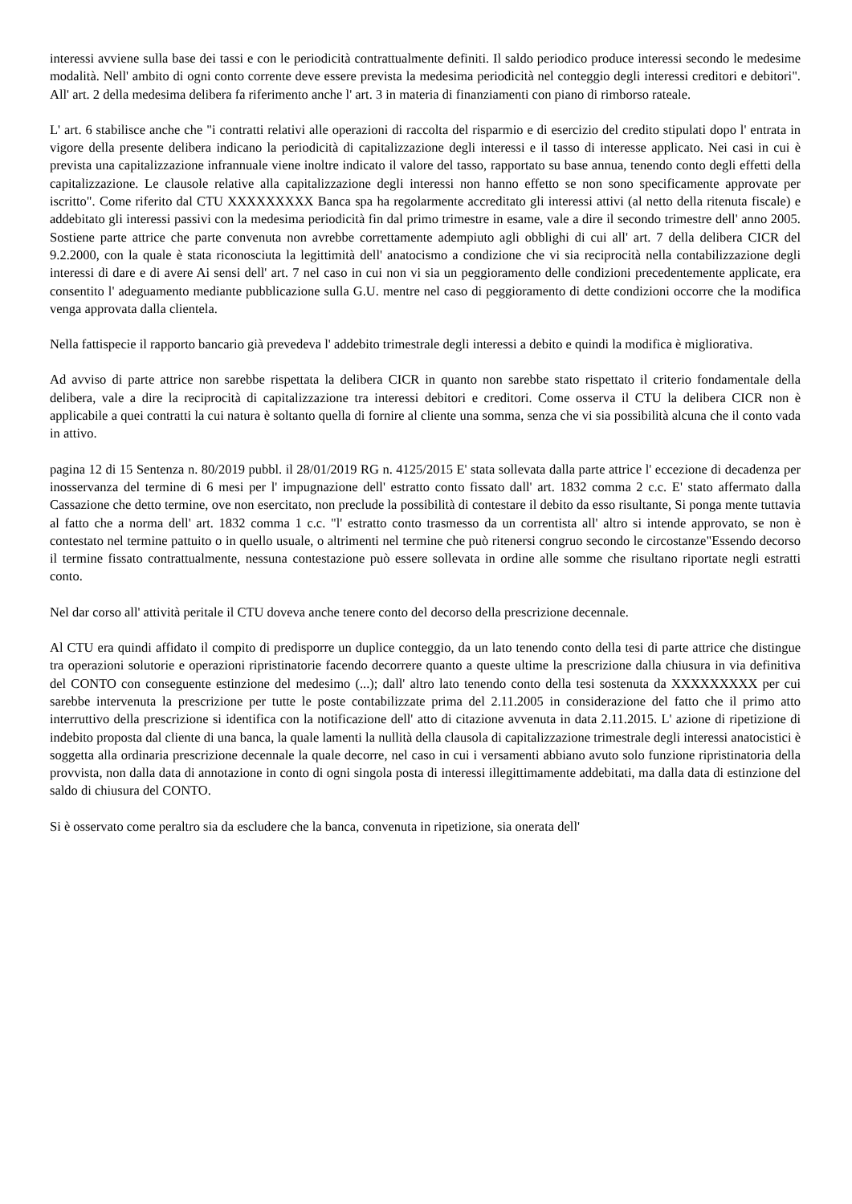interessi avviene sulla base dei tassi e con le periodicità contrattualmente definiti. Il saldo periodico produce interessi secondo le medesime modalità. Nell' ambito di ogni conto corrente deve essere prevista la medesima periodicità nel conteggio degli interessi creditori e debitori". All' art. 2 della medesima delibera fa riferimento anche l' art. 3 in materia di finanziamenti con piano di rimborso rateale.
L' art. 6 stabilisce anche che "i contratti relativi alle operazioni di raccolta del risparmio e di esercizio del credito stipulati dopo l' entrata in vigore della presente delibera indicano la periodicità di capitalizzazione degli interessi e il tasso di interesse applicato. Nei casi in cui è prevista una capitalizzazione infrannuale viene inoltre indicato il valore del tasso, rapportato su base annua, tenendo conto degli effetti della capitalizzazione. Le clausole relative alla capitalizzazione degli interessi non hanno effetto se non sono specificamente approvate per iscritto". Come riferito dal CTU XXXXXXXXX Banca spa ha regolarmente accreditato gli interessi attivi (al netto della ritenuta fiscale) e addebitato gli interessi passivi con la medesima periodicità fin dal primo trimestre in esame, vale a dire il secondo trimestre dell' anno 2005. Sostiene parte attrice che parte convenuta non avrebbe correttamente adempiuto agli obblighi di cui all' art. 7 della delibera CICR del 9.2.2000, con la quale è stata riconosciuta la legittimità dell' anatocismo a condizione che vi sia reciprocità nella contabilizzazione degli interessi di dare e di avere Ai sensi dell' art. 7 nel caso in cui non vi sia un peggioramento delle condizioni precedentemente applicate, era consentito l' adeguamento mediante pubblicazione sulla G.U. mentre nel caso di peggioramento di dette condizioni occorre che la modifica venga approvata dalla clientela.
Nella fattispecie il rapporto bancario già prevedeva l' addebito trimestrale degli interessi a debito e quindi la modifica è migliorativa.
Ad avviso di parte attrice non sarebbe rispettata la delibera CICR in quanto non sarebbe stato rispettato il criterio fondamentale della delibera, vale a dire la reciprocità di capitalizzazione tra interessi debitori e creditori. Come osserva il CTU la delibera CICR non è applicabile a quei contratti la cui natura è soltanto quella di fornire al cliente una somma, senza che vi sia possibilità alcuna che il conto vada in attivo.
pagina 12 di 15 Sentenza n. 80/2019 pubbl. il 28/01/2019 RG n. 4125/2015 E' stata sollevata dalla parte attrice l' eccezione di decadenza per inosservanza del termine di 6 mesi per l' impugnazione dell' estratto conto fissato dall' art. 1832 comma 2 c.c. E' stato affermato dalla Cassazione che detto termine, ove non esercitato, non preclude la possibilità di contestare il debito da esso risultante, Si ponga mente tuttavia al fatto che a norma dell' art. 1832 comma 1 c.c. "l' estratto conto trasmesso da un correntista all' altro si intende approvato, se non è contestato nel termine pattuito o in quello usuale, o altrimenti nel termine che può ritenersi congruo secondo le circostanze"Essendo decorso il termine fissato contrattualmente, nessuna contestazione può essere sollevata in ordine alle somme che risultano riportate negli estratti conto.
Nel dar corso all' attività peritale il CTU doveva anche tenere conto del decorso della prescrizione decennale.
Al CTU era quindi affidato il compito di predisporre un duplice conteggio, da un lato tenendo conto della tesi di parte attrice che distingue tra operazioni solutorie e operazioni ripristinatorie facendo decorrere quanto a queste ultime la prescrizione dalla chiusura in via definitiva del CONTO con conseguente estinzione del medesimo (...); dall' altro lato tenendo conto della tesi sostenuta da XXXXXXXXX per cui sarebbe intervenuta la prescrizione per tutte le poste contabilizzate prima del 2.11.2005 in considerazione del fatto che il primo atto interruttivo della prescrizione si identifica con la notificazione dell' atto di citazione avvenuta in data 2.11.2015. L' azione di ripetizione di indebito proposta dal cliente di una banca, la quale lamenti la nullità della clausola di capitalizzazione trimestrale degli interessi anatocistici è soggetta alla ordinaria prescrizione decennale la quale decorre, nel caso in cui i versamenti abbiano avuto solo funzione ripristinatoria della provvista, non dalla data di annotazione in conto di ogni singola posta di interessi illegittimamente addebitati, ma dalla data di estinzione del saldo di chiusura del CONTO.
Si è osservato come peraltro sia da escludere che la banca, convenuta in ripetizione, sia onerata dell'